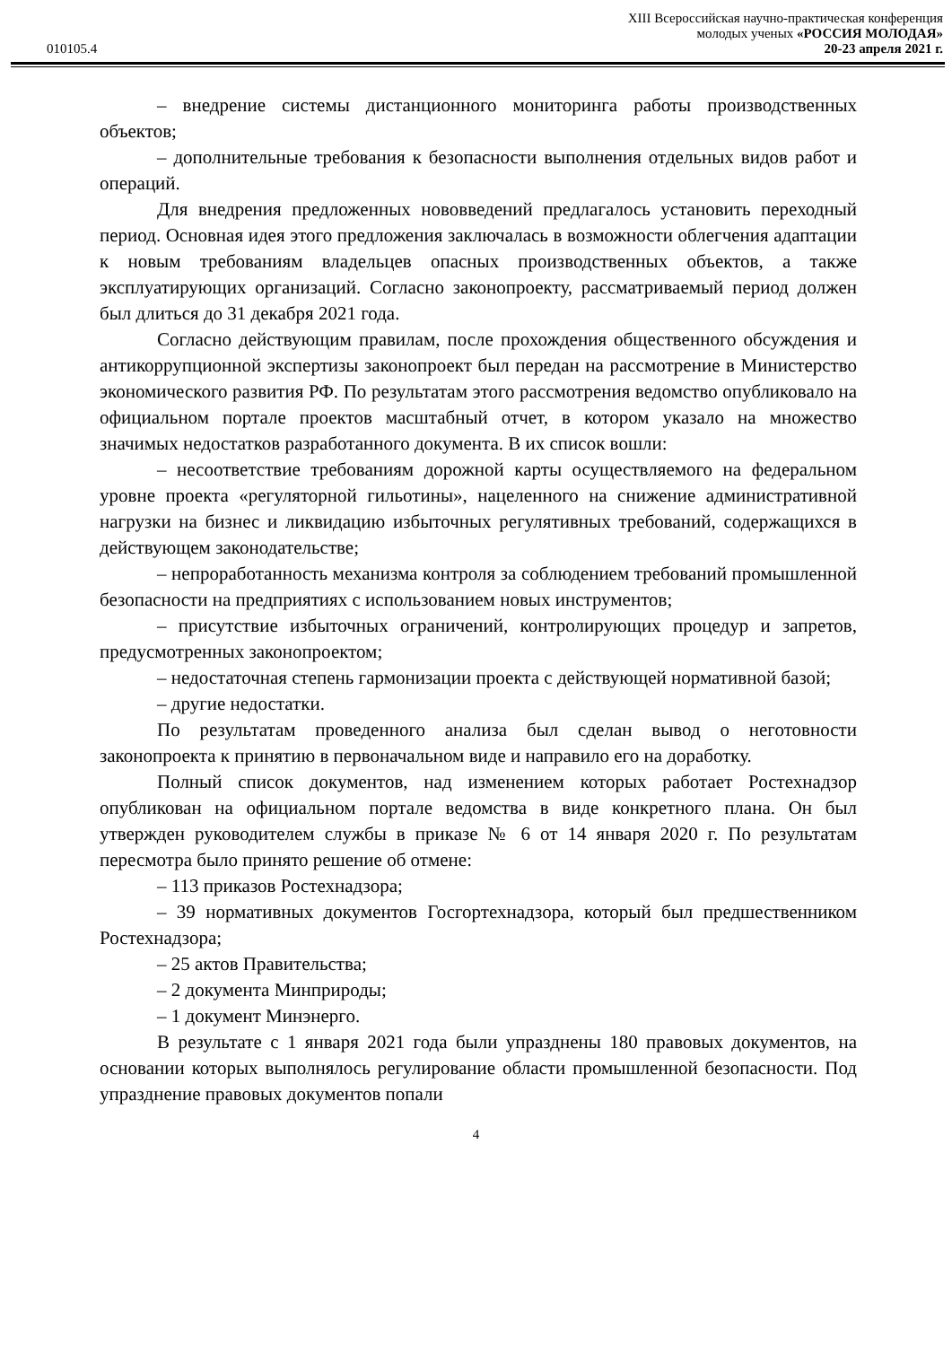010105.4
XIII Всероссийская научно-практическая конференция
молодых ученых «РОССИЯ МОЛОДАЯ»
20-23 апреля 2021 г.
– внедрение системы дистанционного мониторинга работы производственных объектов;
– дополнительные требования к безопасности выполнения отдельных видов работ и операций.
Для внедрения предложенных нововведений предлагалось установить переходный период. Основная идея этого предложения заключалась в возможности облегчения адаптации к новым требованиям владельцев опасных производственных объектов, а также эксплуатирующих организаций. Согласно законопроекту, рассматриваемый период должен был длиться до 31 декабря 2021 года.
Согласно действующим правилам, после прохождения общественного обсуждения и антикоррупционной экспертизы законопроект был передан на рассмотрение в Министерство экономического развития РФ. По результатам этого рассмотрения ведомство опубликовало на официальном портале проектов масштабный отчет, в котором указало на множество значимых недостатков разработанного документа. В их список вошли:
– несоответствие требованиям дорожной карты осуществляемого на федеральном уровне проекта «регуляторной гильотины», нацеленного на снижение административной нагрузки на бизнес и ликвидацию избыточных регулятивных требований, содержащихся в действующем законодательстве;
– непроработанность механизма контроля за соблюдением требований промышленной безопасности на предприятиях с использованием новых инструментов;
– присутствие избыточных ограничений, контролирующих процедур и запретов, предусмотренных законопроектом;
– недостаточная степень гармонизации проекта с действующей нормативной базой;
– другие недостатки.
По результатам проведенного анализа был сделан вывод о неготовности законопроекта к принятию в первоначальном виде и направило его на доработку.
Полный список документов, над изменением которых работает Ростехнадзор опубликован на официальном портале ведомства в виде конкретного плана. Он был утвержден руководителем службы в приказе № 6 от 14 января 2020 г. По результатам пересмотра было принято решение об отмене:
– 113 приказов Ростехнадзора;
– 39 нормативных документов Госгортехнадзора, который был предшественником Ростехнадзора;
– 25 актов Правительства;
– 2 документа Минприроды;
– 1 документ Минэнерго.
В результате с 1 января 2021 года были упразднены 180 правовых документов, на основании которых выполнялось регулирование области промышленной безопасности. Под упразднение правовых документов попали
4